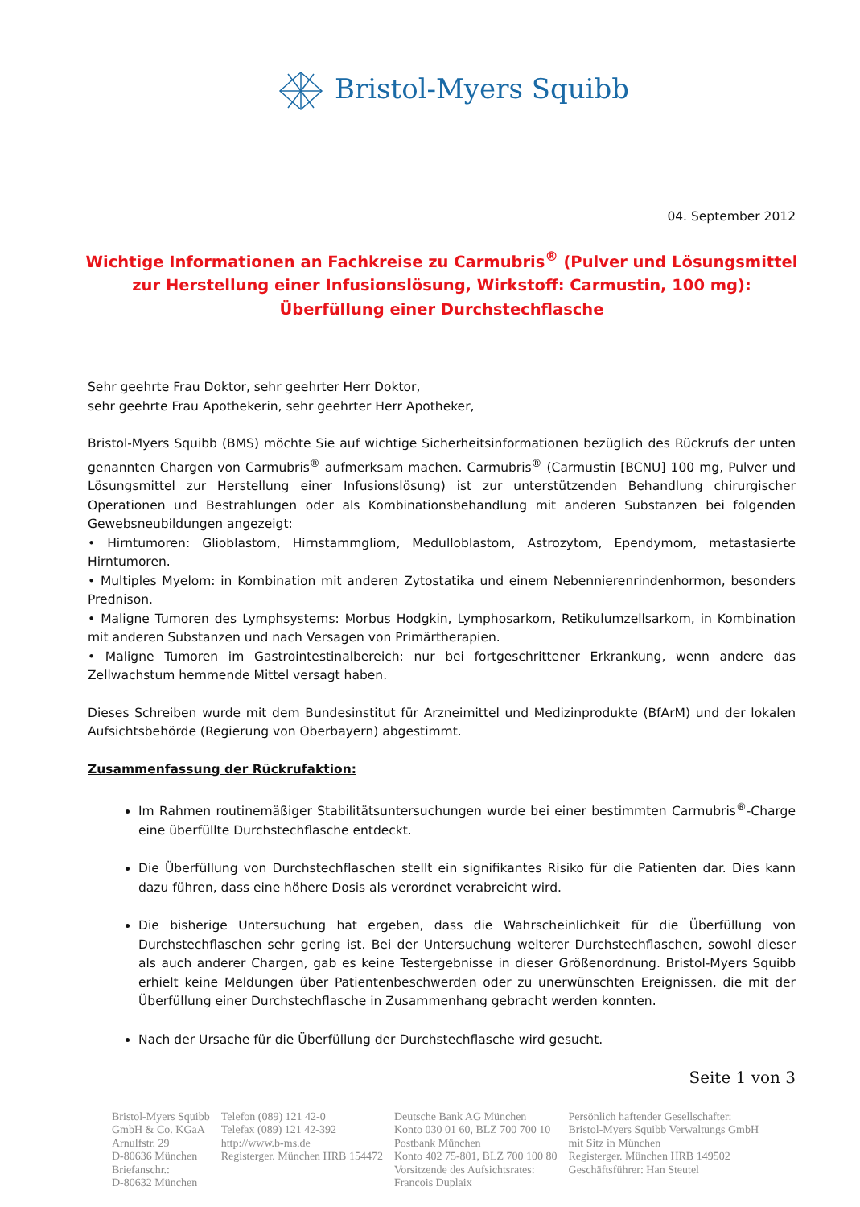Bristol-Myers Squibb
04. September 2012
Wichtige Informationen an Fachkreise zu Carmubris<sup>®</sup> (Pulver und Lösungsmittel zur Herstellung einer Infusionslösung, Wirkstoff: Carmustin, 100 mg):
Überfüllung einer Durchstechflasche
Sehr geehrte Frau Doktor, sehr geehrter Herr Doktor,
sehr geehrte Frau Apothekerin, sehr geehrter Herr Apotheker,
Bristol-Myers Squibb (BMS) möchte Sie auf wichtige Sicherheitsinformationen bezüglich des Rückrufs der unten genannten Chargen von Carmubris<sup>®</sup> aufmerksam machen. Carmubris<sup>®</sup> (Carmustin [BCNU] 100 mg, Pulver und Lösungsmittel zur Herstellung einer Infusionslösung) ist zur unterstützenden Behandlung chirurgischer Operationen und Bestrahlungen oder als Kombinationsbehandlung mit anderen Substanzen bei folgenden Gewebsneubildungen angezeigt:
• Hirntumoren: Glioblastom, Hirnstammgliom, Medulloblastom, Astrozytom, Ependymom, metastasierte Hirntumoren.
• Multiples Myelom: in Kombination mit anderen Zytostatika und einem Nebennierenrindenhormon, besonders Prednison.
• Maligne Tumoren des Lymphsystems: Morbus Hodgkin, Lymphosarkom, Retikulumzellsarkom, in Kombination mit anderen Substanzen und nach Versagen von Primärtherapien.
• Maligne Tumoren im Gastrointestinalbereich: nur bei fortgeschrittener Erkrankung, wenn andere das Zellwachstum hemmende Mittel versagt haben.
Dieses Schreiben wurde mit dem Bundesinstitut für Arzneimittel und Medizinprodukte (BfArM) und der lokalen Aufsichtsbehörde (Regierung von Oberbayern) abgestimmt.
Zusammenfassung der Rückrufaktion:
Im Rahmen routinemäßiger Stabilitätsuntersuchungen wurde bei einer bestimmten Carmubris<sup>®</sup>-Charge eine überfüllte Durchstechflasche entdeckt.
Die Überfüllung von Durchstechflaschen stellt ein signifikantes Risiko für die Patienten dar. Dies kann dazu führen, dass eine höhere Dosis als verordnet verabreicht wird.
Die bisherige Untersuchung hat ergeben, dass die Wahrscheinlichkeit für die Überfüllung von Durchstechflaschen sehr gering ist. Bei der Untersuchung weiterer Durchstechflaschen, sowohl dieser als auch anderer Chargen, gab es keine Testergebnisse in dieser Größenordnung. Bristol-Myers Squibb erhielt keine Meldungen über Patientenbeschwerden oder zu unerwünschten Ereignissen, die mit der Überfüllung einer Durchstechflasche in Zusammenhang gebracht werden konnten.
Nach der Ursache für die Überfüllung der Durchstechflasche wird gesucht.
Seite 1 von 3
Bristol-Myers Squibb
GmbH & Co. KGaA
Arnulfstr. 29
D-80636 München
Briefanschr.:
D-80632 München
Telefon (089) 121 42-0
Telefax (089) 121 42-392
http://www.b-ms.de
Registerger. München HRB 154472
Deutsche Bank AG München
Konto 030 01 60, BLZ 700 700 10
Postbank München
Konto 402 75-801, BLZ 700 100 80
Vorsitzende des Aufsichtsrates:
Francois Duplaix
Persönlich haftender Gesellschafter:
Bristol-Myers Squibb Verwaltungs GmbH
mit Sitz in München
Registerger. München HRB 149502
Geschäftsführer: Han Steutel